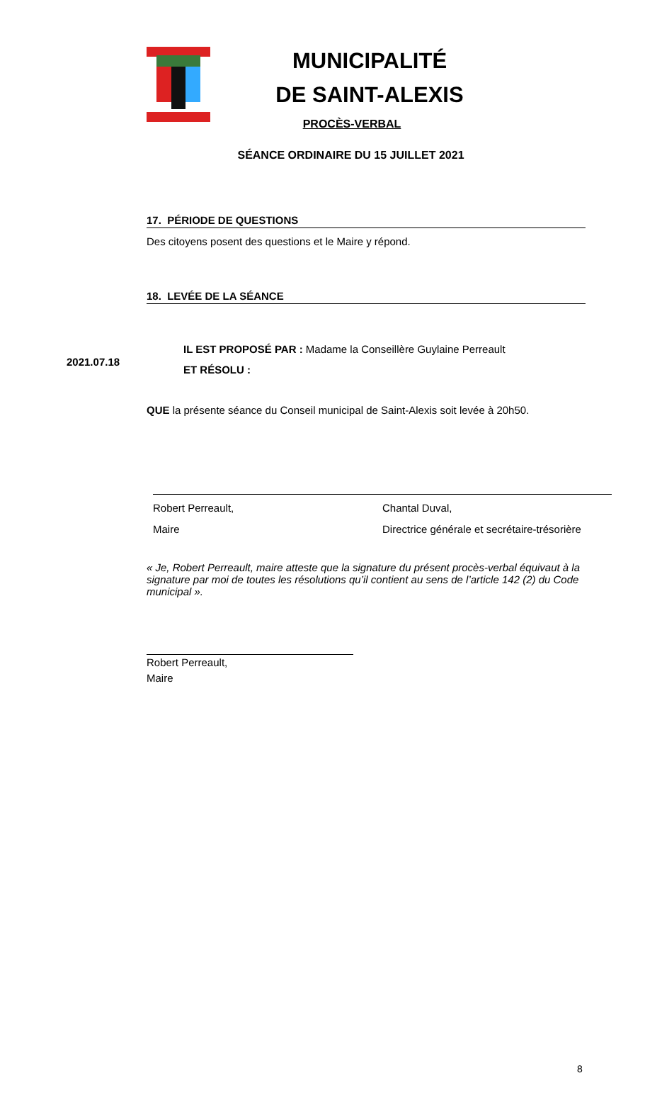MUNICIPALITÉ
DE SAINT-ALEXIS
PROCÈS-VERBAL
SÉANCE ORDINAIRE DU 15 JUILLET 2021
17. PÉRIODE DE QUESTIONS
Des citoyens posent des questions et le Maire y répond.
18. LEVÉE DE LA SÉANCE
2021.07.18
IL EST PROPOSÉ PAR : Madame la Conseillère Guylaine Perreault
ET RÉSOLU :
QUE la présente séance du Conseil municipal de Saint-Alexis soit levée à 20h50.
Robert Perreault,
Maire
Chantal Duval,
Directrice générale et secrétaire-trésorière
« Je, Robert Perreault, maire atteste que la signature du présent procès-verbal équivaut à la signature par moi de toutes les résolutions qu’il contient au sens de l’article 142 (2) du Code municipal ».
Robert Perreault,
Maire
8